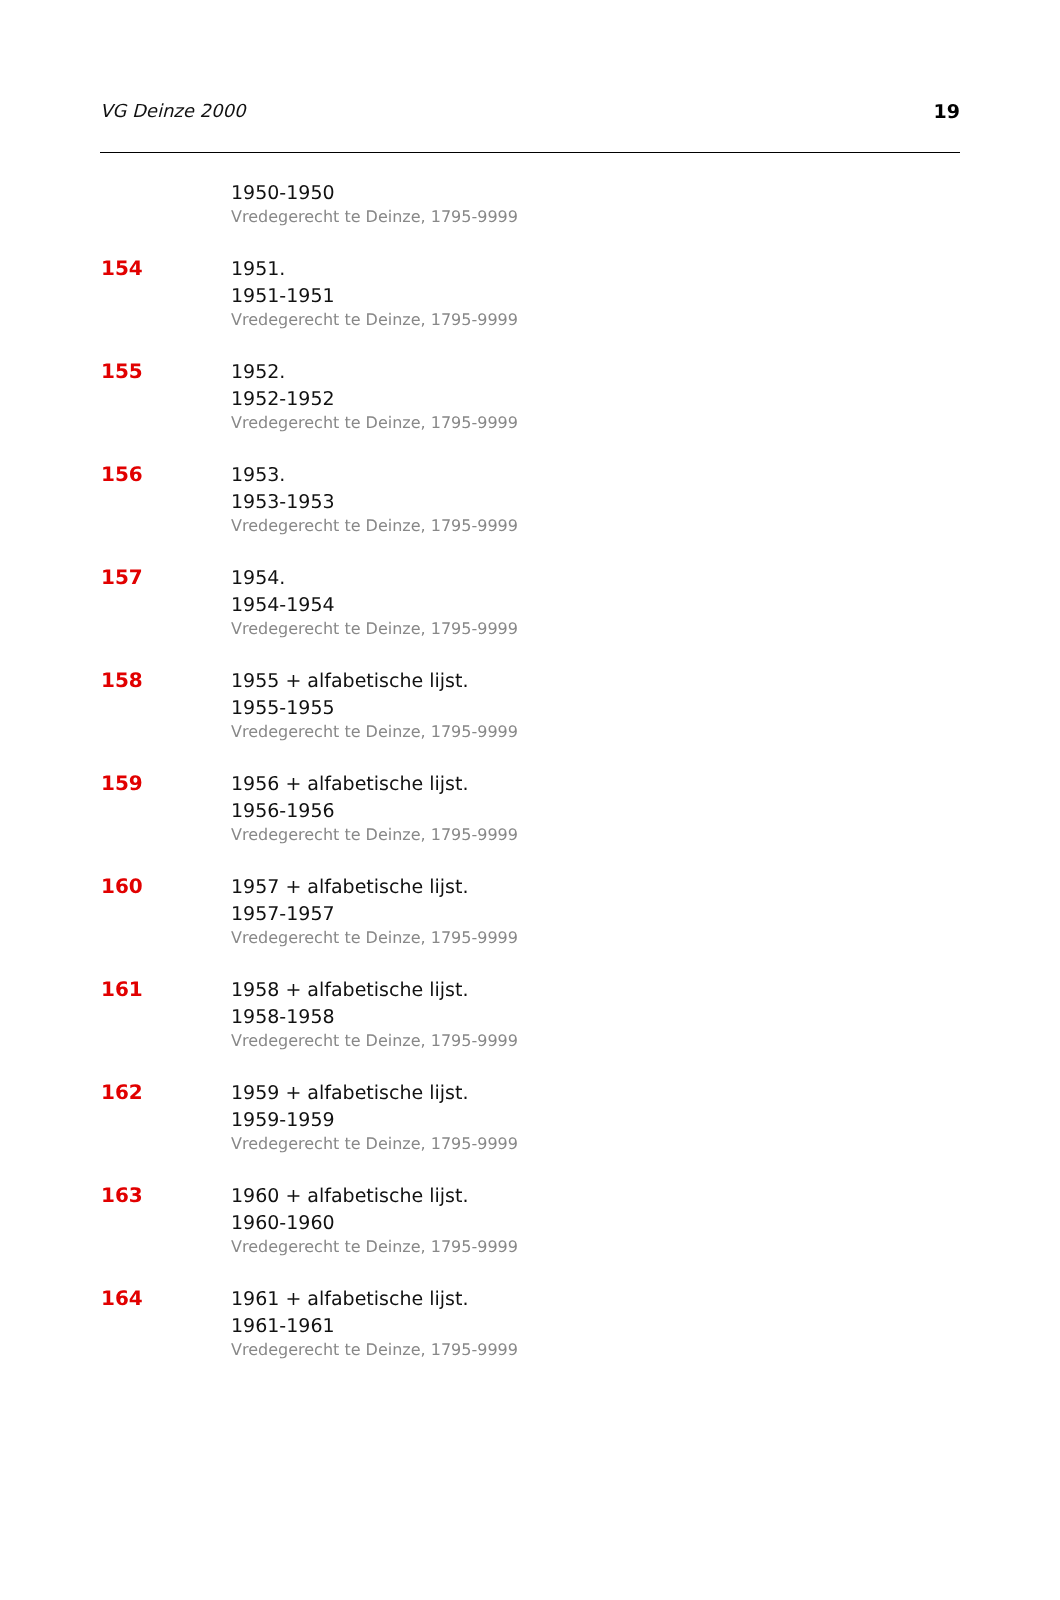VG Deinze 2000 19
1950-1950
Vredegerecht te Deinze, 1795-9999
154 1951.
1951-1951
Vredegerecht te Deinze, 1795-9999
155 1952.
1952-1952
Vredegerecht te Deinze, 1795-9999
156 1953.
1953-1953
Vredegerecht te Deinze, 1795-9999
157 1954.
1954-1954
Vredegerecht te Deinze, 1795-9999
158 1955 + alfabetische lijst.
1955-1955
Vredegerecht te Deinze, 1795-9999
159 1956 + alfabetische lijst.
1956-1956
Vredegerecht te Deinze, 1795-9999
160 1957 + alfabetische lijst.
1957-1957
Vredegerecht te Deinze, 1795-9999
161 1958 + alfabetische lijst.
1958-1958
Vredegerecht te Deinze, 1795-9999
162 1959 + alfabetische lijst.
1959-1959
Vredegerecht te Deinze, 1795-9999
163 1960 + alfabetische lijst.
1960-1960
Vredegerecht te Deinze, 1795-9999
164 1961 + alfabetische lijst.
1961-1961
Vredegerecht te Deinze, 1795-9999